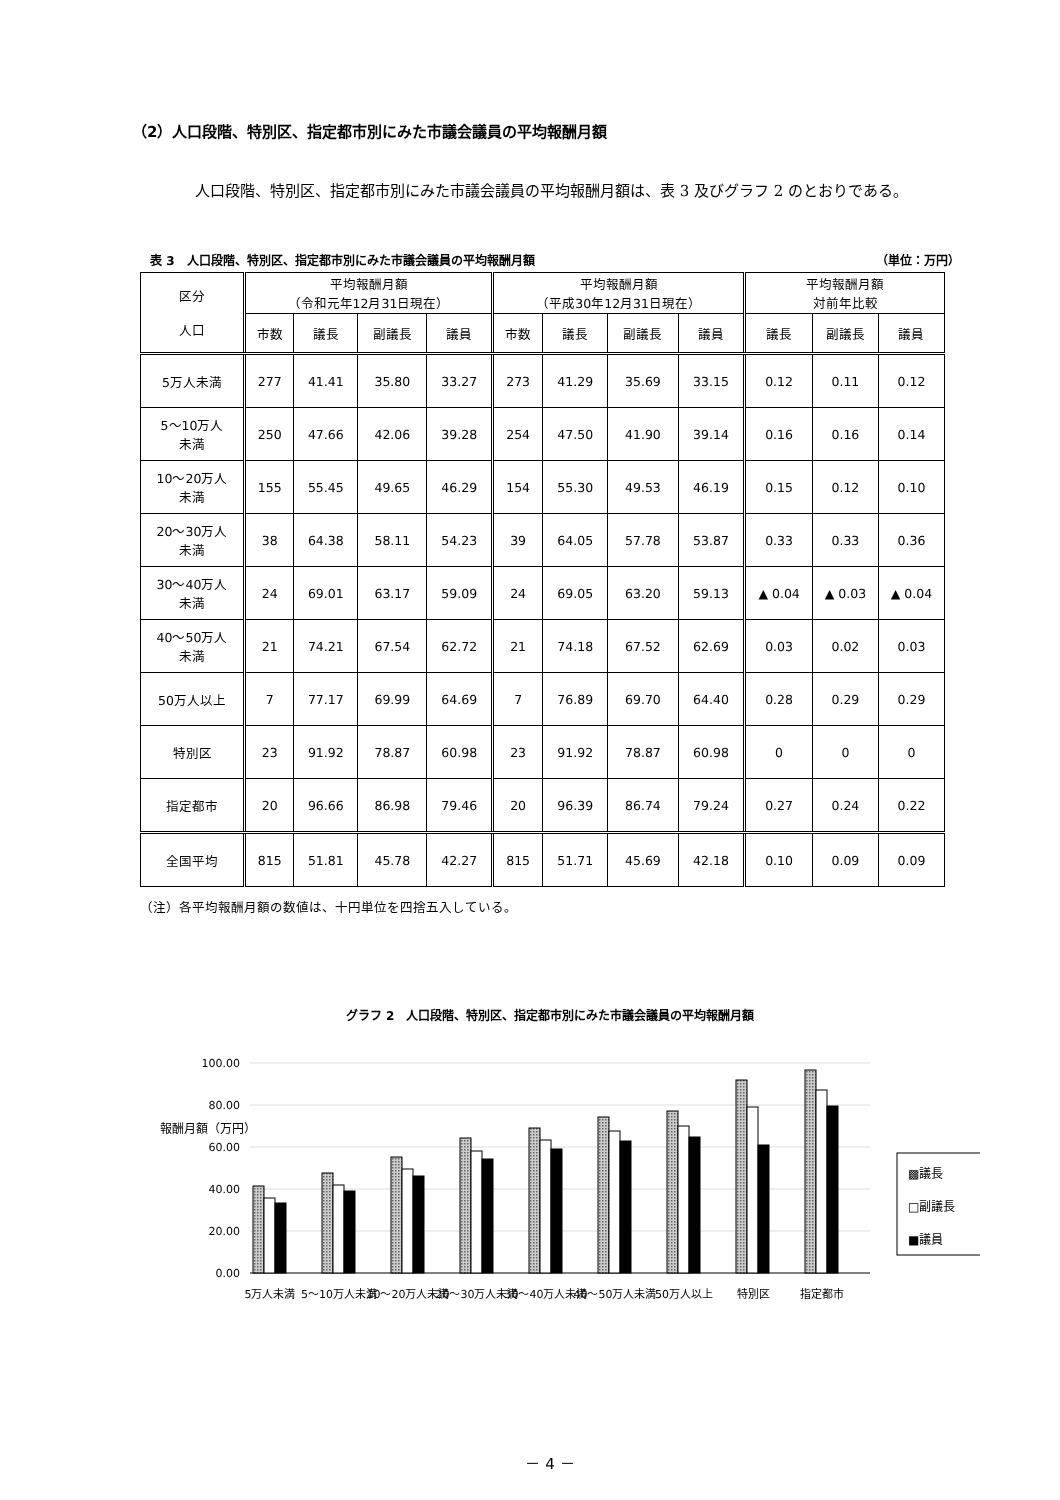（2）人口段階、特別区、指定都市別にみた市議会議員の平均報酬月額
人口段階、特別区、指定都市別にみた市議会議員の平均報酬月額は、表 3 及びグラフ 2 のとおりである。
表 3　人口段階、特別区、指定都市別にみた市議会議員の平均報酬月額 （単位：万円）
| 区分 人口 | 平均報酬月額 （令和元年12月31日現在） | | | | 平均報酬月額 （平成30年12月31日現在） | | | | 平均報酬月額 対前年比較 | | |
| --- | --- | --- | --- | --- | --- | --- | --- | --- | --- | --- | --- |
| | 市数 | 議長 | 副議長 | 議員 | 市数 | 議長 | 副議長 | 議員 | 議長 | 副議長 | 議員 |
| 5万人未満 | 277 | 41.41 | 35.80 | 33.27 | 273 | 41.29 | 35.69 | 33.15 | 0.12 | 0.11 | 0.12 |
| 5～10万人 未満 | 250 | 47.66 | 42.06 | 39.28 | 254 | 47.50 | 41.90 | 39.14 | 0.16 | 0.16 | 0.14 |
| 10～20万人 未満 | 155 | 55.45 | 49.65 | 46.29 | 154 | 55.30 | 49.53 | 46.19 | 0.15 | 0.12 | 0.10 |
| 20～30万人 未満 | 38 | 64.38 | 58.11 | 54.23 | 39 | 64.05 | 57.78 | 53.87 | 0.33 | 0.33 | 0.36 |
| 30～40万人 未満 | 24 | 69.01 | 63.17 | 59.09 | 24 | 69.05 | 63.20 | 59.13 | ▲ 0.04 | ▲ 0.03 | ▲ 0.04 |
| 40～50万人 未満 | 21 | 74.21 | 67.54 | 62.72 | 21 | 74.18 | 67.52 | 62.69 | 0.03 | 0.02 | 0.03 |
| 50万人以上 | 7 | 77.17 | 69.99 | 64.69 | 7 | 76.89 | 69.70 | 64.40 | 0.28 | 0.29 | 0.29 |
| 特別区 | 23 | 91.92 | 78.87 | 60.98 | 23 | 91.92 | 78.87 | 60.98 | 0 | 0 | 0 |
| 指定都市 | 20 | 96.66 | 86.98 | 79.46 | 20 | 96.39 | 86.74 | 79.24 | 0.27 | 0.24 | 0.22 |
| 全国平均 | 815 | 51.81 | 45.78 | 42.27 | 815 | 51.71 | 45.69 | 42.18 | 0.10 | 0.09 | 0.09 |
（注）各平均報酬月額の数値は、十円単位を四捨五入している。
グラフ 2　人口段階、特別区、指定都市別にみた市議会議員の平均報酬月額
報酬月額（万円）
100.00
80.00
60.00
40.00
20.00
0.00
▩議長
□副議長
■議員
5万人未満
5～10万人未満
10～20万人未満
20～30万人未満
30～40万人未満
40～50万人未満
50万人以上
特別区
指定都市
－ 4 －